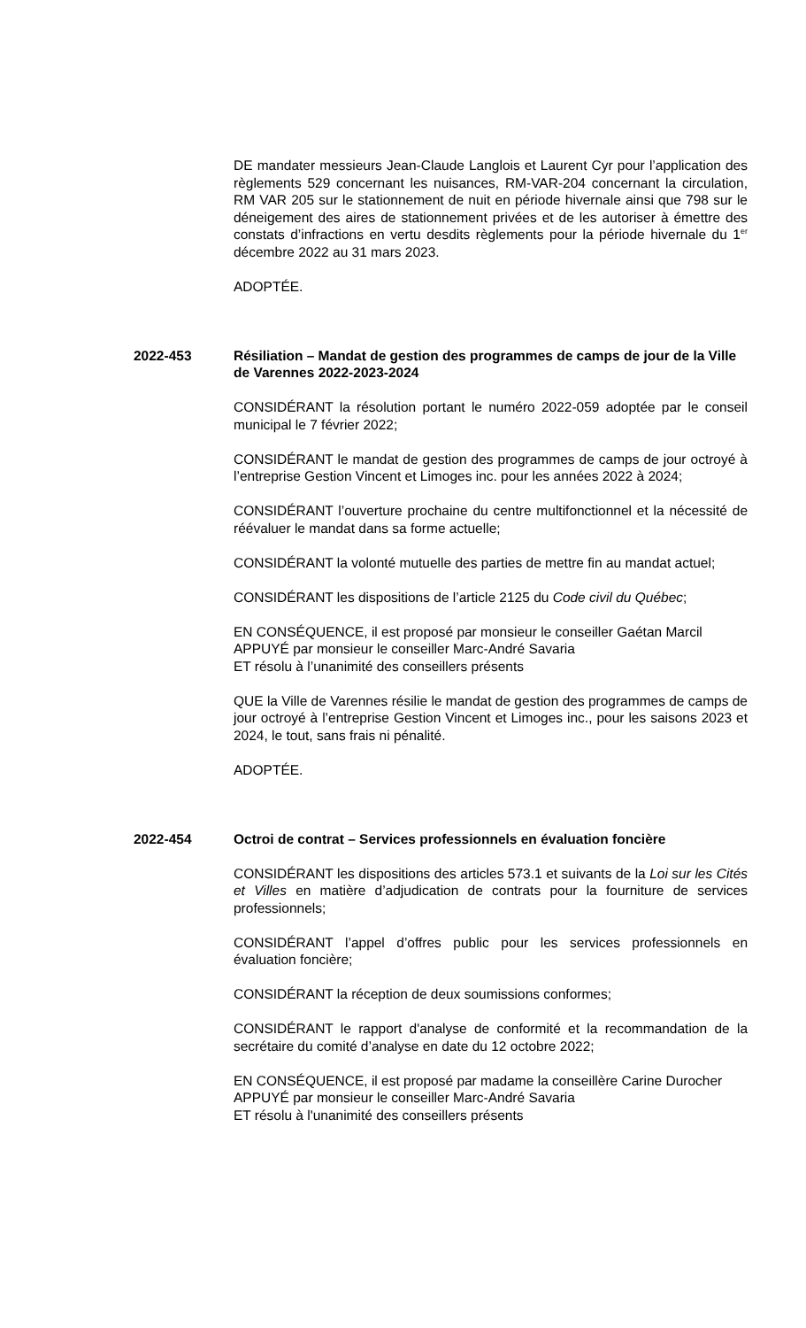DE mandater messieurs Jean-Claude Langlois et Laurent Cyr pour l’application des règlements 529 concernant les nuisances, RM-VAR-204 concernant la circulation, RM VAR 205 sur le stationnement de nuit en période hivernale ainsi que 798 sur le déneigement des aires de stationnement privées et de les autoriser à émettre des constats d’infractions en vertu desdits règlements pour la période hivernale du 1<sup>er</sup> décembre 2022 au 31 mars 2023.
ADOPTÉE.
2022-453
Résiliation – Mandat de gestion des programmes de camps de jour de la Ville de Varennes 2022-2023-2024
CONSIDÉRANT la résolution portant le numéro 2022-059 adoptée par le conseil municipal le 7 février 2022;
CONSIDÉRANT le mandat de gestion des programmes de camps de jour octroyé à l’entreprise Gestion Vincent et Limoges inc. pour les années 2022 à 2024;
CONSIDÉRANT l’ouverture prochaine du centre multifonctionnel et la nécessité de réévaluer le mandat dans sa forme actuelle;
CONSIDÉRANT la volonté mutuelle des parties de mettre fin au mandat actuel;
CONSIDÉRANT les dispositions de l’article 2125 du Code civil du Québec;
EN CONSÉQUENCE, il est proposé par monsieur le conseiller Gaétan Marcil
APPUYÉ par monsieur le conseiller Marc-André Savaria
ET résolu à l’unanimité des conseillers présents
QUE la Ville de Varennes résilie le mandat de gestion des programmes de camps de jour octroyé à l’entreprise Gestion Vincent et Limoges inc., pour les saisons 2023 et 2024, le tout, sans frais ni pénalité.
ADOPTÉE.
2022-454
Octroi de contrat – Services professionnels en évaluation foncière
CONSIDÉRANT les dispositions des articles 573.1 et suivants de la Loi sur les Cités et Villes en matière d’adjudication de contrats pour la fourniture de services professionnels;
CONSIDÉRANT l’appel d’offres public pour les services professionnels en évaluation foncière;
CONSIDÉRANT la réception de deux soumissions conformes;
CONSIDÉRANT le rapport d'analyse de conformité et la recommandation de la secrétaire du comité d’analyse en date du 12 octobre 2022;
EN CONSÉQUENCE, il est proposé par madame la conseillère Carine Durocher
APPUYÉ par monsieur le conseiller Marc-André Savaria
ET résolu à l'unanimité des conseillers présents